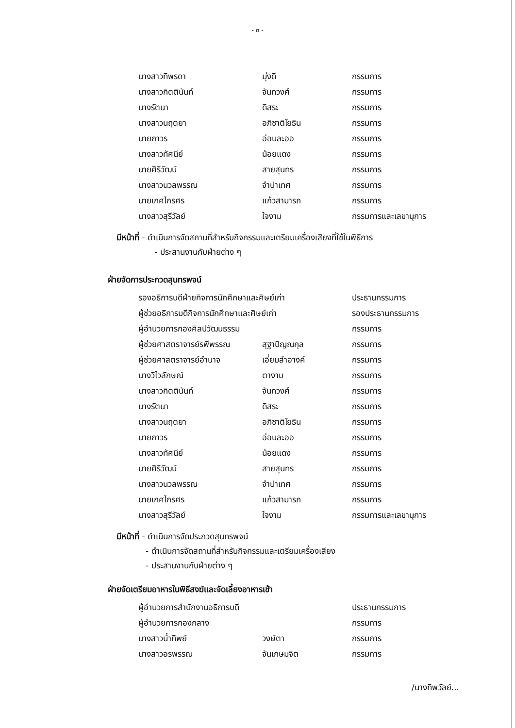- ๓ -
| นางสาวทิพรดา | มุ่งดี | กรรมการ |
| นางสาวกิตตินันท์ | จันทวงศ์ | กรรมการ |
| นางรัตนา | ดิสระ | กรรมการ |
| นางสาวนฤตยา | อภิชาติโยธิน | กรรมการ |
| นายถาวร | อ่อนละออ | กรรมการ |
| นางสาวทัศนีย์ | น้อยแดง | กรรมการ |
| นายศิริวัฒน์ | สายสุนทร | กรรมการ |
| นางสาวนวลพรรณ | จำปาเทศ | กรรมการ |
| นายเกศไกรศร | แก้วสามารถ | กรรมการ |
| นางสาวสุรีวัลย์ | ใจงาม | กรรมการและเลขานุการ |
มีหน้าที่ - ดำเนินการจัดสถานที่สำหรับกิจกรรมและเตรียมเครื่องเสียงที่ใช้ในพิธีการ
- ประสานงานกับฝ่ายต่าง ๆ
ฝ่ายจัดการประกวดสุนทรพจน์
| รองอธิการบดีฝ่ายกิจการนักศึกษาและศิษย์เก่า | | ประธานกรรมการ |
| ผู้ช่วยอธิการบดีกิจการนักศึกษาและศิษย์เก่า | | รองประธานกรรมการ |
| ผู้อำนวยการกองศิลปวัฒนธรรม | | กรรมการ |
| ผู้ช่วยศาสตราจารย์รพีพรรณ | สุฐาปัญณกุล | กรรมการ |
| ผู้ช่วยศาสตราจารย์อำนาจ | เอี่ยมสำอางค์ | กรรมการ |
| นางวิไวลักษณ์ | ตางาม | กรรมการ |
| นางสาวกิตตินันท์ | จันทวงศ์ | กรรมการ |
| นางรัตนา | ดิสระ | กรรมการ |
| นางสาวนฤตยา | อภิชาติโยธิน | กรรมการ |
| นายถาวร | อ่อนละออ | กรรมการ |
| นางสาวทัศนีย์ | น้อยแดง | กรรมการ |
| นายศิริวัฒน์ | สายสุนทร | กรรมการ |
| นางสาวนวลพรรณ | จำปาเทศ | กรรมการ |
| นายเกศไกรศร | แก้วสามารถ | กรรมการ |
| นางสาวสุรีวัลย์ | ใจงาม | กรรมการและเลขานุการ |
มีหน้าที่ - ดำเนินการจัดประกวดสุนทรพจน์
- ดำเนินการจัดสถานที่สำหรับกิจกรรมและเตรียมเครื่องเสียง
- ประสานงานกับฝ่ายต่าง ๆ
ฝ่ายจัดเตรียมอาหารในพิธีสงฆ์และจัดเลี้ยงอาหารเช้า
| ผู้อำนวยการสำนักงานอธิการบดี | | ประธานกรรมการ |
| ผู้อำนวยการกองกลาง | | กรรมการ |
| นางสาวน้ำทิพย์ | วงษ์ตา | กรรมการ |
| นางสาวอรพรรณ | จันเกษมจิต | กรรมการ |
/นางทิพวัลย์...